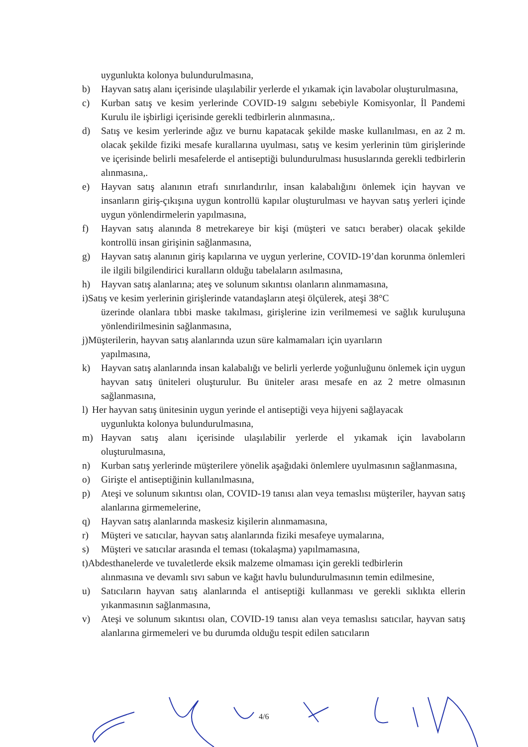uygunlukta kolonya bulundurulmasına,
b) Hayvan satış alanı içerisinde ulaşılabilir yerlerde el yıkamak için lavabolar oluşturulmasına,
c) Kurban satış ve kesim yerlerinde COVID-19 salgını sebebiyle Komisyonlar, İl Pandemi Kurulu ile işbirligi içerisinde gerekli tedbirlerin alınmasına,.
d) Satış ve kesim yerlerinde ağız ve burnu kapatacak şekilde maske kullanılması, en az 2 m. olacak şekilde fiziki mesafe kurallarına uyulması, satış ve kesim yerlerinin tüm girişlerinde ve içerisinde belirli mesafelerde el antiseptiği bulundurulması hususlarında gerekli tedbirlerin alınmasına,.
e) Hayvan satış alanının etrafı sınırlandırılır, insan kalabalığını önlemek için hayvan ve insanların giriş-çıkışına uygun kontrollü kapılar oluşturulması ve hayvan satış yerleri içinde uygun yönlendirmelerin yapılmasına,
f) Hayvan satış alanında 8 metrekareye bir kişi (müşteri ve satıcı beraber) olacak şekilde kontrollü insan girişinin sağlanmasına,
g) Hayvan satış alanının giriş kapılarına ve uygun yerlerine, COVID-19’dan korunma önlemleri ile ilgili bilgilendirici kuralların olduğu tabelaların asılmasına,
h) Hayvan satış alanlarına; ateş ve solunum sıkıntısı olanların alınmamasına,
i)Satış ve kesim yerlerinin girişlerinde vatandaşların ateşi ölçülerek, ateşi 38°C
üzerinde olanlara tıbbi maske takılması, girişlerine izin verilmemesi ve sağlık kuruluşuna yönlendirilmesinin sağlanmasına,
j)Müşterilerin, hayvan satış alanlarında uzun süre kalmamaları için uyarıların
yapılmasına,
k) Hayvan satış alanlarında insan kalabalığı ve belirli yerlerde yoğunluğunu önlemek için uygun hayvan satış üniteleri oluşturulur. Bu üniteler arası mesafe en az 2 metre olmasının sağlanmasına,
l) Her hayvan satış ünitesinin uygun yerinde el antiseptiği veya hijyeni sağlayacak
uygunlukta kolonya bulundurulmasına,
m) Hayvan satış alanı içerisinde ulaşılabilir yerlerde el yıkamak için lavaboların oluşturulmasına,
n) Kurban satış yerlerinde müşterilere yönelik aşağıdaki önlemlere uyulmasının sağlanmasına,
o) Girişte el antiseptiğinin kullanılmasına,
p) Ateşi ve solunum sıkıntısı olan, COVID-19 tanısı alan veya temaslısı müşteriler, hayvan satış alanlarına girmemelerine,
q) Hayvan satış alanlarında maskesiz kişilerin alınmamasına,
r) Müşteri ve satıcılar, hayvan satış alanlarında fiziki mesafeye uymalarına,
s) Müşteri ve satıcılar arasında el teması (tokalaşma) yapılmamasına,
t)Abdesthanelerde ve tuvaletlerde eksik malzeme olmaması için gerekli tedbirlerin
alınmasına ve devamlı sıvı sabun ve kağıt havlu bulundurulmasının temin edilmesine,
u) Satıcıların hayvan satış alanlarında el antiseptiği kullanması ve gerekli sıklıkta ellerin yıkanmasının sağlanmasına,
v) Ateşi ve solunum sıkıntısı olan, COVID-19 tanısı alan veya temaslısı satıcılar, hayvan satış alanlarına girmemeleri ve bu durumda olduğu tespit edilen satıcıların
4/6